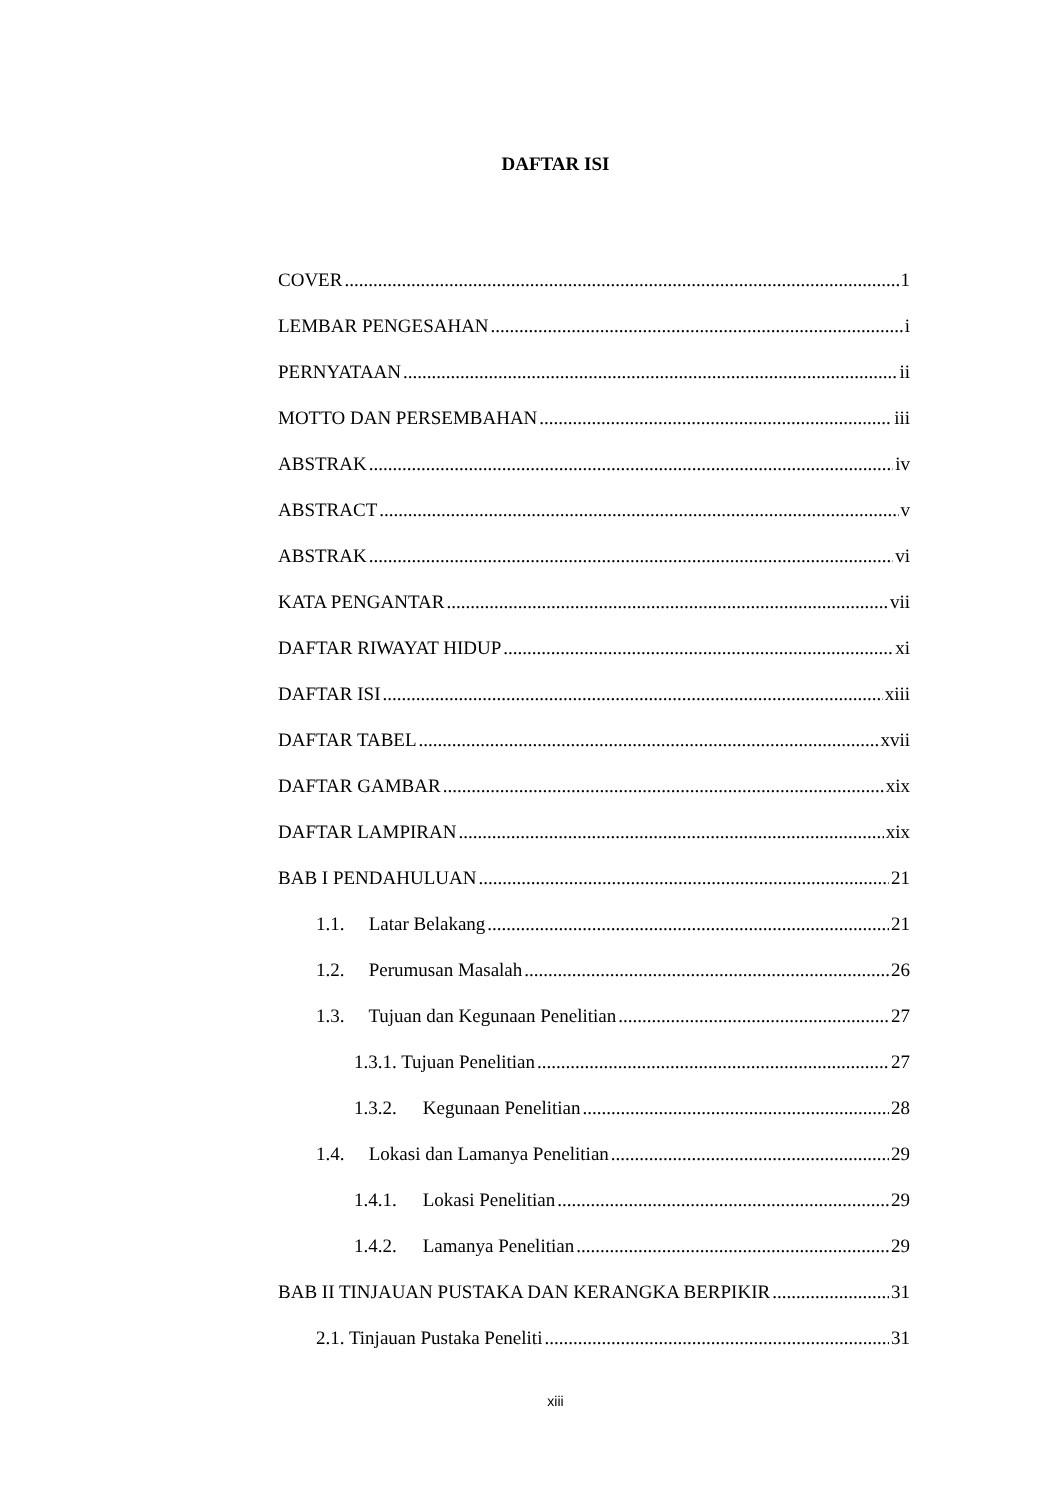DAFTAR ISI
COVER 1
LEMBAR PENGESAHAN i
PERNYATAAN ii
MOTTO DAN PERSEMBAHAN iii
ABSTRAK iv
ABSTRACT v
ABSTRAK vi
KATA PENGANTAR vii
DAFTAR RIWAYAT HIDUP xi
DAFTAR ISI xiii
DAFTAR TABEL xvii
DAFTAR GAMBAR xix
DAFTAR LAMPIRAN xix
BAB I PENDAHULUAN 21
1.1. Latar Belakang 21
1.2. Perumusan Masalah 26
1.3. Tujuan dan Kegunaan Penelitian 27
1.3.1. Tujuan Penelitian 27
1.3.2. Kegunaan Penelitian 28
1.4. Lokasi dan Lamanya Penelitian 29
1.4.1. Lokasi Penelitian 29
1.4.2. Lamanya Penelitian 29
BAB II TINJAUAN PUSTAKA DAN KERANGKA BERPIKIR 31
2.1. Tinjauan Pustaka Peneliti 31
xiii